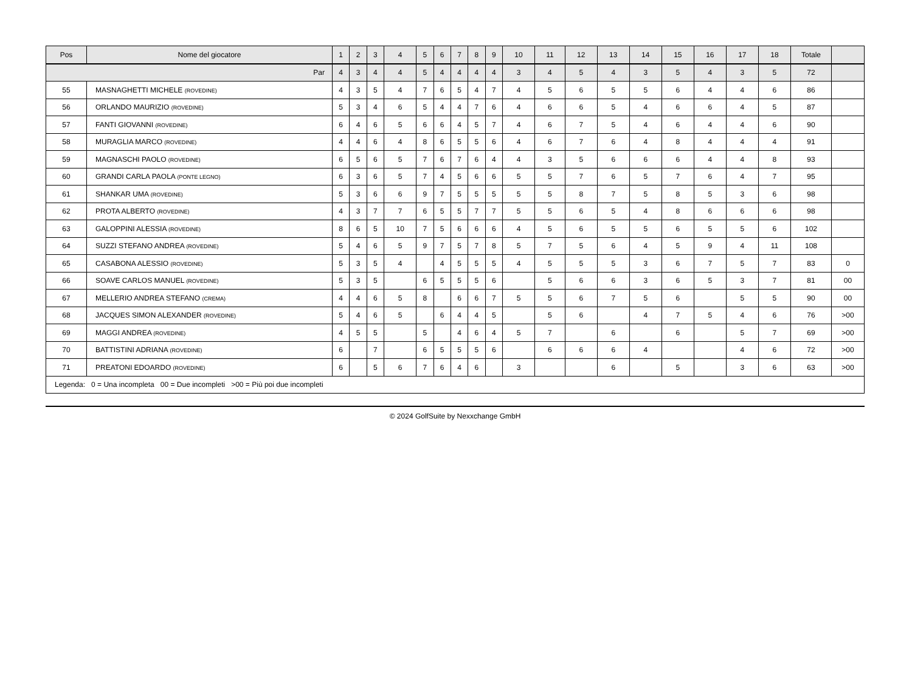| Pos | Nome del giocatore | 1 | 2 | 3 | 4 | 5 | 6 | 7 | 8 | 9 | 10 | 11 | 12 | 13 | 14 | 15 | 16 | 17 | 18 | Totale | |
| --- | --- | --- | --- | --- | --- | --- | --- | --- | --- | --- | --- | --- | --- | --- | --- | --- | --- | --- | --- | --- | --- |
| Par | | 4 | 3 | 4 | 4 | 5 | 4 | 4 | 4 | 4 | 3 | 4 | 5 | 4 | 3 | 5 | 4 | 3 | 5 | 72 | |
| 55 | MASNAGHETTI MICHELE (ROVEDINE) | 4 | 3 | 5 | 4 | 7 | 6 | 5 | 4 | 7 | 4 | 5 | 6 | 5 | 5 | 6 | 4 | 4 | 6 | 86 | |
| 56 | ORLANDO MAURIZIO (ROVEDINE) | 5 | 3 | 4 | 6 | 5 | 4 | 4 | 7 | 6 | 4 | 6 | 6 | 5 | 4 | 6 | 6 | 4 | 5 | 87 | |
| 57 | FANTI GIOVANNI (ROVEDINE) | 6 | 4 | 6 | 5 | 6 | 6 | 4 | 5 | 7 | 4 | 6 | 7 | 5 | 4 | 6 | 4 | 4 | 6 | 90 | |
| 58 | MURAGLIA MARCO (ROVEDINE) | 4 | 4 | 6 | 4 | 8 | 6 | 5 | 5 | 6 | 4 | 6 | 7 | 6 | 4 | 8 | 4 | 4 | 4 | 91 | |
| 59 | MAGNASCHI PAOLO (ROVEDINE) | 6 | 5 | 6 | 5 | 7 | 6 | 7 | 6 | 4 | 4 | 3 | 5 | 6 | 6 | 6 | 4 | 4 | 8 | 93 | |
| 60 | GRANDI CARLA PAOLA (PONTE LEGNO) | 6 | 3 | 6 | 5 | 7 | 4 | 5 | 6 | 6 | 5 | 5 | 7 | 6 | 5 | 7 | 6 | 4 | 7 | 95 | |
| 61 | SHANKAR UMA (ROVEDINE) | 5 | 3 | 6 | 6 | 9 | 7 | 5 | 5 | 5 | 5 | 5 | 8 | 7 | 5 | 8 | 5 | 3 | 6 | 98 | |
| 62 | PROTA ALBERTO (ROVEDINE) | 4 | 3 | 7 | 7 | 6 | 5 | 5 | 7 | 7 | 5 | 5 | 6 | 5 | 4 | 8 | 6 | 6 | 6 | 98 | |
| 63 | GALOPPINI ALESSIA (ROVEDINE) | 8 | 6 | 5 | 10 | 7 | 5 | 6 | 6 | 6 | 4 | 5 | 6 | 5 | 5 | 6 | 5 | 5 | 6 | 102 | |
| 64 | SUZZI STEFANO ANDREA (ROVEDINE) | 5 | 4 | 6 | 5 | 9 | 7 | 5 | 7 | 8 | 5 | 7 | 5 | 6 | 4 | 5 | 9 | 4 | 11 | 108 | |
| 65 | CASABONA ALESSIO (ROVEDINE) | 5 | 3 | 5 | 4 | | 4 | 5 | 5 | 5 | 4 | 5 | 5 | 5 | 3 | 6 | 7 | 5 | 7 | 83 | 0 |
| 66 | SOAVE CARLOS MANUEL (ROVEDINE) | 5 | 3 | 5 | | 6 | 5 | 5 | 5 | 6 | | 5 | 6 | 6 | 3 | 6 | 5 | 3 | 7 | 81 | 00 |
| 67 | MELLERIO ANDREA STEFANO (CREMA) | 4 | 4 | 6 | 5 | 8 | | 6 | 6 | 7 | 5 | 5 | 6 | 7 | 5 | 6 | | 5 | 5 | 90 | 00 |
| 68 | JACQUES SIMON ALEXANDER (ROVEDINE) | 5 | 4 | 6 | 5 | | 6 | 4 | 4 | 5 | | 5 | 6 | | 4 | 7 | 5 | 4 | 6 | 76 | >00 |
| 69 | MAGGI ANDREA (ROVEDINE) | 4 | 5 | 5 | | 5 | | 4 | 6 | 4 | 5 | 7 | | 6 | | 6 | | 5 | 7 | 69 | >00 |
| 70 | BATTISTINI ADRIANA (ROVEDINE) | 6 | | 7 | | 6 | 5 | 5 | 5 | 6 | | 6 | 6 | 6 | 4 | | | 4 | 6 | 72 | >00 |
| 71 | PREATONI EDOARDO (ROVEDINE) | 6 | | 5 | 6 | 7 | 6 | 4 | 6 | | 3 | | | 6 | | 5 | | 3 | 6 | 63 | >00 |
| Legenda: 0 = Una incompleta 00 = Due incompleti >00 = Più poi due incompleti | | | | | | | | | | | | | | | | | | | | | |
© 2024 GolfSuite by Nexxchange GmbH